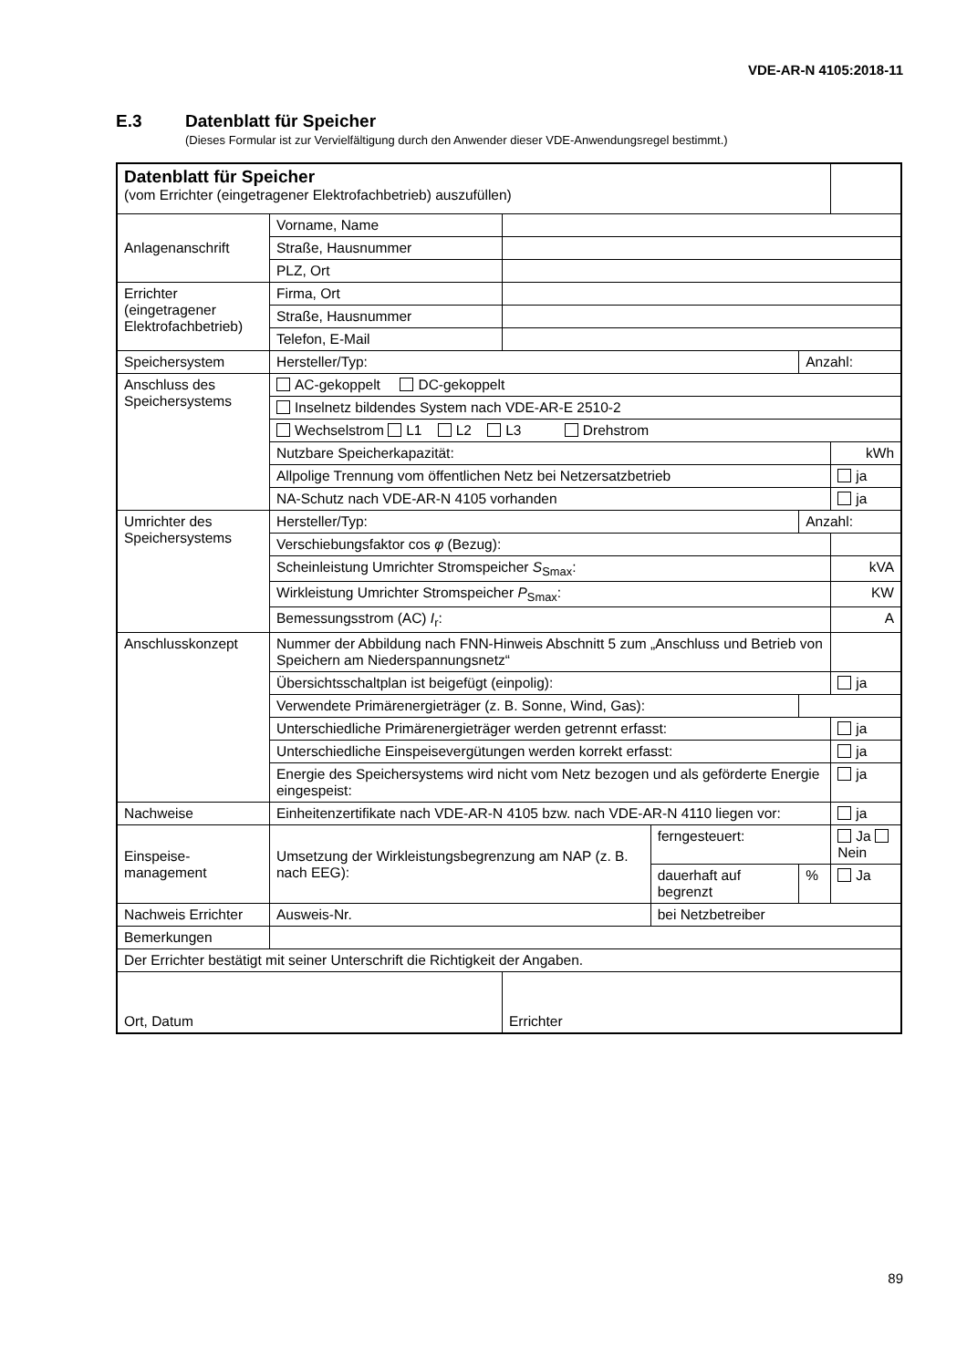VDE-AR-N 4105:2018-11
E.3 Datenblatt für Speicher
(Dieses Formular ist zur Vervielfältigung durch den Anwender dieser VDE-Anwendungsregel bestimmt.)
| Datenblatt für Speicher (vom Errichter (eingetragener Elektrofachbetrieb) auszufüllen) | | | | | | |
| Anlagenanschrift | Vorname, Name | | | | | |
| | Straße, Hausnummer | | | | | |
| | PLZ, Ort | | | | | |
| Errichter (eingetragener Elektrofachbetrieb) | Firma, Ort | | | | | |
| | Straße, Hausnummer | | | | | |
| | Telefon, E-Mail | | | | | |
| Speichersystem | Hersteller/Typ: | | | Anzahl: | | |
| Anschluss des Speichersystems | AC-gekoppelt DC-gekoppelt | | | | | |
| | Inselnetz bildendes System nach VDE-AR-E 2510-2 | | | | | |
| | Wechselstrom L1 L2 L3 Drehstrom | | | | | |
| | Nutzbare Speicherkapazität: | | | | kWh | |
| | Allpolige Trennung vom öffentlichen Netz bei Netzersatzbetrieb | | | | | ja |
| | NA-Schutz nach VDE-AR-N 4105 vorhanden | | | | | ja |
| Umrichter des Speichersystems | Hersteller/Typ: | | | Anzahl: | | |
| | Verschiebungsfaktor cos φ (Bezug): | | | | | |
| | Scheinleistung Umrichter Stromspeicher S<sub>Smax</sub>: | | | | kVA | |
| | Wirkleistung Umrichter Stromspeicher P<sub>Smax</sub>: | | | | KW | |
| | Bemessungsstrom (AC) I<sub>r</sub>: | | | | A | |
| Anschlusskonzept | Nummer der Abbildung nach FNN-Hinweis Abschnitt 5 zum „Anschluss und Betrieb von Speichern am Niederspannungsnetz“ | | | | | |
| | Übersichtsschaltplan ist beigefügt (einpolig): | | | | | ja |
| | Verwendete Primärenergieträger (z. B. Sonne, Wind, Gas): | | | | | |
| | Unterschiedliche Primärenergieträger werden getrennt erfasst: | | | | | ja |
| | Unterschiedliche Einspeisevergütungen werden korrekt erfasst: | | | | | ja |
| | Energie des Speichersystems wird nicht vom Netz bezogen und als geförderte Energie eingespeist: | | | | | ja |
| Nachweise | Einheitenzertifikate nach VDE-AR-N 4105 bzw. nach VDE-AR-N 4110 liegen vor: | | | | | ja |
| Einspeise­management | Umsetzung der Wirkleistungs­begrenzung am NAP (z. B. nach EEG): | | ferngesteuert: | | Ja Nein | |
| | | | dauerhaft auf begrenzt | % | Ja | |
| Nachweis Errichter | Ausweis-Nr. | | bei Netzbetreiber | | | |
| Bemerkungen | | | | | | |
| Der Errichter bestätigt mit seiner Unterschrift die Richtigkeit der Angaben. | | | | | | |
| Ort, Datum | | Errichter | | | | |
89